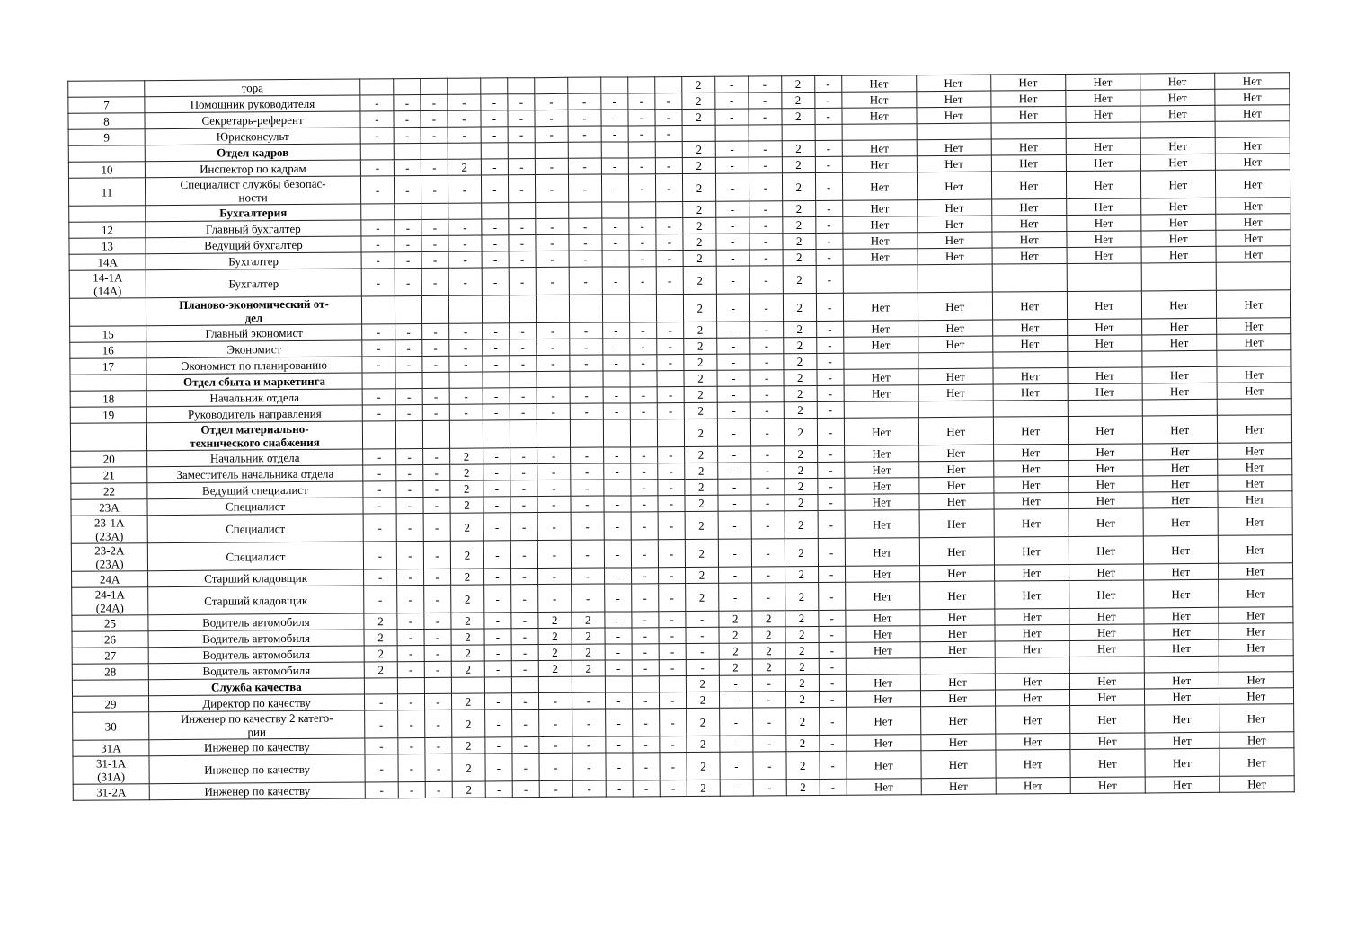| | тора | | | | | | | | | | | | 2 | - | - | 2 | - | Нет | Нет | Нет | Нет | Нет | Нет |
| 7 | Помощник руководителя | - | - | - | - | - | - | - | - | - | - | - | 2 | - | - | 2 | - | Нет | Нет | Нет | Нет | Нет | Нет |
| 8 | Секретарь-референт | - | - | - | - | - | - | - | - | - | - | - | 2 | - | - | 2 | - | Нет | Нет | Нет | Нет | Нет | Нет |
| 9 | Юрисконсульт | - | - | - | - | - | - | - | - | - | - | - | | | | | | | | | | | |
| | Отдел кадров | | | | | | | | | | | | 2 | - | - | 2 | - | Нет | Нет | Нет | Нет | Нет | Нет |
| 10 | Инспектор по кадрам | - | - | - | 2 | - | - | - | - | - | - | - | 2 | - | - | 2 | - | Нет | Нет | Нет | Нет | Нет | Нет |
| 11 | Специалист службы безопас- ности | - | - | - | - | - | - | - | - | - | - | - | 2 | - | - | 2 | - | Нет | Нет | Нет | Нет | Нет | Нет |
| | Бухгалтерия | | | | | | | | | | | | 2 | - | - | 2 | - | Нет | Нет | Нет | Нет | Нет | Нет |
| 12 | Главный бухгалтер | - | - | - | - | - | - | - | - | - | - | - | 2 | - | - | 2 | - | Нет | Нет | Нет | Нет | Нет | Нет |
| 13 | Ведущий бухгалтер | - | - | - | - | - | - | - | - | - | - | - | 2 | - | - | 2 | - | Нет | Нет | Нет | Нет | Нет | Нет |
| 14А | Бухгалтер | - | - | - | - | - | - | - | - | - | - | - | 2 | - | - | 2 | - | Нет | Нет | Нет | Нет | Нет | Нет |
| 14-1А (14А) | Бухгалтер | - | - | - | - | - | - | - | - | - | - | - | 2 | - | - | 2 | - | | | | | | |
| | Планово-экономический от- дел | | | | | | | | | | | | 2 | - | - | 2 | - | Нет | Нет | Нет | Нет | Нет | Нет |
| 15 | Главный экономист | - | - | - | - | - | - | - | - | - | - | - | 2 | - | - | 2 | - | Нет | Нет | Нет | Нет | Нет | Нет |
| 16 | Экономист | - | - | - | - | - | - | - | - | - | - | - | 2 | - | - | 2 | - | Нет | Нет | Нет | Нет | Нет | Нет |
| 17 | Экономист по планированию | - | - | - | - | - | - | - | - | - | - | - | 2 | - | - | 2 | - | | | | | | |
| | Отдел сбыта и маркетинга | | | | | | | | | | | | 2 | - | - | 2 | - | Нет | Нет | Нет | Нет | Нет | Нет |
| 18 | Начальник отдела | - | - | - | - | - | - | - | - | - | - | - | 2 | - | - | 2 | - | Нет | Нет | Нет | Нет | Нет | Нет |
| 19 | Руководитель направления | - | - | - | - | - | - | - | - | - | - | - | 2 | - | - | 2 | - | | | | | | |
| | Отдел материально- технического снабжения | | | | | | | | | | | | 2 | - | - | 2 | - | Нет | Нет | Нет | Нет | Нет | Нет |
| 20 | Начальник отдела | - | - | - | 2 | - | - | - | - | - | - | - | 2 | - | - | 2 | - | Нет | Нет | Нет | Нет | Нет | Нет |
| 21 | Заместитель начальника отдела | - | - | - | 2 | - | - | - | - | - | - | - | 2 | - | - | 2 | - | Нет | Нет | Нет | Нет | Нет | Нет |
| 22 | Ведущий специалист | - | - | - | 2 | - | - | - | - | - | - | - | 2 | - | - | 2 | - | Нет | Нет | Нет | Нет | Нет | Нет |
| 23А | Специалист | - | - | - | 2 | - | - | - | - | - | - | - | 2 | - | - | 2 | - | Нет | Нет | Нет | Нет | Нет | Нет |
| 23-1А (23А) | Специалист | - | - | - | 2 | - | - | - | - | - | - | - | 2 | - | - | 2 | - | Нет | Нет | Нет | Нет | Нет | Нет |
| 23-2А (23А) | Специалист | - | - | - | 2 | - | - | - | - | - | - | - | 2 | - | - | 2 | - | Нет | Нет | Нет | Нет | Нет | Нет |
| 24А | Старший кладовщик | - | - | - | 2 | - | - | - | - | - | - | - | 2 | - | - | 2 | - | Нет | Нет | Нет | Нет | Нет | Нет |
| 24-1А (24А) | Старший кладовщик | - | - | - | 2 | - | - | - | - | - | - | - | 2 | - | - | 2 | - | Нет | Нет | Нет | Нет | Нет | Нет |
| 25 | Водитель автомобиля | 2 | - | - | 2 | - | - | 2 | 2 | - | - | - | - | 2 | 2 | 2 | - | Нет | Нет | Нет | Нет | Нет | Нет |
| 26 | Водитель автомобиля | 2 | - | - | 2 | - | - | 2 | 2 | - | - | - | - | 2 | 2 | 2 | - | Нет | Нет | Нет | Нет | Нет | Нет |
| 27 | Водитель автомобиля | 2 | - | - | 2 | - | - | 2 | 2 | - | - | - | - | 2 | 2 | 2 | - | Нет | Нет | Нет | Нет | Нет | Нет |
| 28 | Водитель автомобиля | 2 | - | - | 2 | - | - | 2 | 2 | - | - | - | - | 2 | 2 | 2 | - | | | | | | |
| | Служба качества | | | | | | | | | | | | 2 | - | - | 2 | - | Нет | Нет | Нет | Нет | Нет | Нет |
| 29 | Директор по качеству | - | - | - | 2 | - | - | - | - | - | - | - | 2 | - | - | 2 | - | Нет | Нет | Нет | Нет | Нет | Нет |
| 30 | Инженер по качеству 2 катего- рии | - | - | - | 2 | - | - | - | - | - | - | - | 2 | - | - | 2 | - | Нет | Нет | Нет | Нет | Нет | Нет |
| 31А | Инженер по качеству | - | - | - | 2 | - | - | - | - | - | - | - | 2 | - | - | 2 | - | Нет | Нет | Нет | Нет | Нет | Нет |
| 31-1А (31А) | Инженер по качеству | - | - | - | 2 | - | - | - | - | - | - | - | 2 | - | - | 2 | - | Нет | Нет | Нет | Нет | Нет | Нет |
| 31-2А | Инженер по качеству | - | - | - | 2 | - | - | - | - | - | - | - | 2 | - | - | 2 | - | Нет | Нет | Нет | Нет | Нет | Нет |